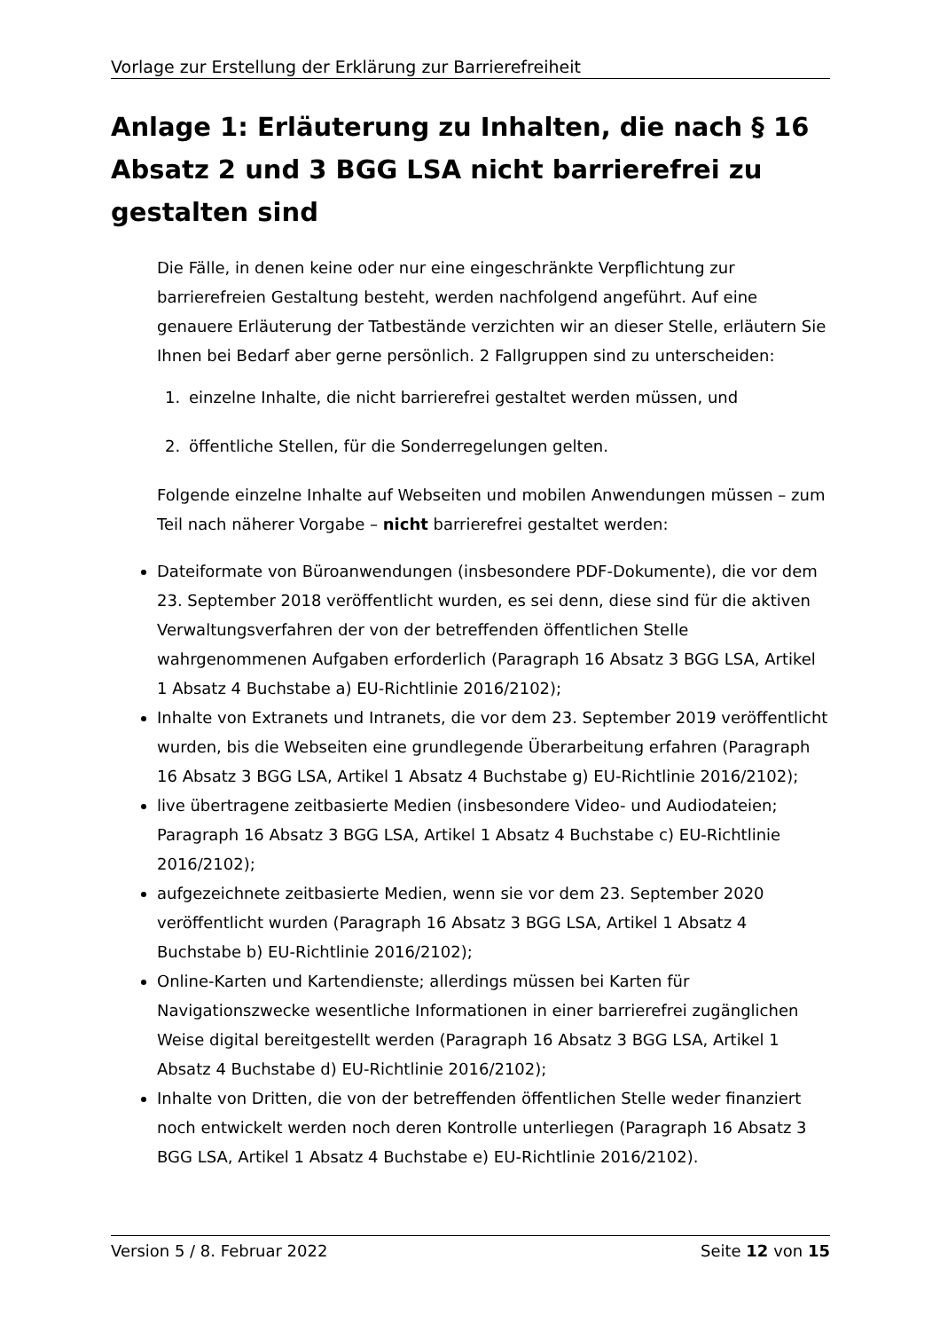Vorlage zur Erstellung der Erklärung zur Barrierefreiheit
Anlage 1: Erläuterung zu Inhalten, die nach § 16 Absatz 2 und 3 BGG LSA nicht barrierefrei zu gestalten sind
Die Fälle, in denen keine oder nur eine eingeschränkte Verpflichtung zur barrierefreien Gestaltung besteht, werden nachfolgend angeführt. Auf eine genauere Erläuterung der Tatbestände verzichten wir an dieser Stelle, erläutern Sie Ihnen bei Bedarf aber gerne persönlich. 2 Fallgruppen sind zu unterscheiden:
1. einzelne Inhalte, die nicht barrierefrei gestaltet werden müssen, und
2. öffentliche Stellen, für die Sonderregelungen gelten.
Folgende einzelne Inhalte auf Webseiten und mobilen Anwendungen müssen – zum Teil nach näherer Vorgabe – nicht barrierefrei gestaltet werden:
Dateiformate von Büroanwendungen (insbesondere PDF-Dokumente), die vor dem 23. September 2018 veröffentlicht wurden, es sei denn, diese sind für die aktiven Verwaltungsverfahren der von der betreffenden öffentlichen Stelle wahrgenommenen Aufgaben erforderlich (Paragraph 16 Absatz 3 BGG LSA, Artikel 1 Absatz 4 Buchstabe a) EU-Richtlinie 2016/2102);
Inhalte von Extranets und Intranets, die vor dem 23. September 2019 veröffentlicht wurden, bis die Webseiten eine grundlegende Überarbeitung erfahren (Paragraph 16 Absatz 3 BGG LSA, Artikel 1 Absatz 4 Buchstabe g) EU-Richtlinie 2016/2102);
live übertragene zeitbasierte Medien (insbesondere Video- und Audiodateien; Paragraph 16 Absatz 3 BGG LSA, Artikel 1 Absatz 4 Buchstabe c) EU-Richtlinie 2016/2102);
aufgezeichnete zeitbasierte Medien, wenn sie vor dem 23. September 2020 veröffentlicht wurden (Paragraph 16 Absatz 3 BGG LSA, Artikel 1 Absatz 4 Buchstabe b) EU-Richtlinie 2016/2102);
Online-Karten und Kartendienste; allerdings müssen bei Karten für Navigationszwecke wesentliche Informationen in einer barrierefrei zugänglichen Weise digital bereitgestellt werden (Paragraph 16 Absatz 3 BGG LSA, Artikel 1 Absatz 4 Buchstabe d) EU-Richtlinie 2016/2102);
Inhalte von Dritten, die von der betreffenden öffentlichen Stelle weder finanziert noch entwickelt werden noch deren Kontrolle unterliegen (Paragraph 16 Absatz 3 BGG LSA, Artikel 1 Absatz 4 Buchstabe e) EU-Richtlinie 2016/2102).
Version 5 / 8. Februar 2022 Seite 12 von 15